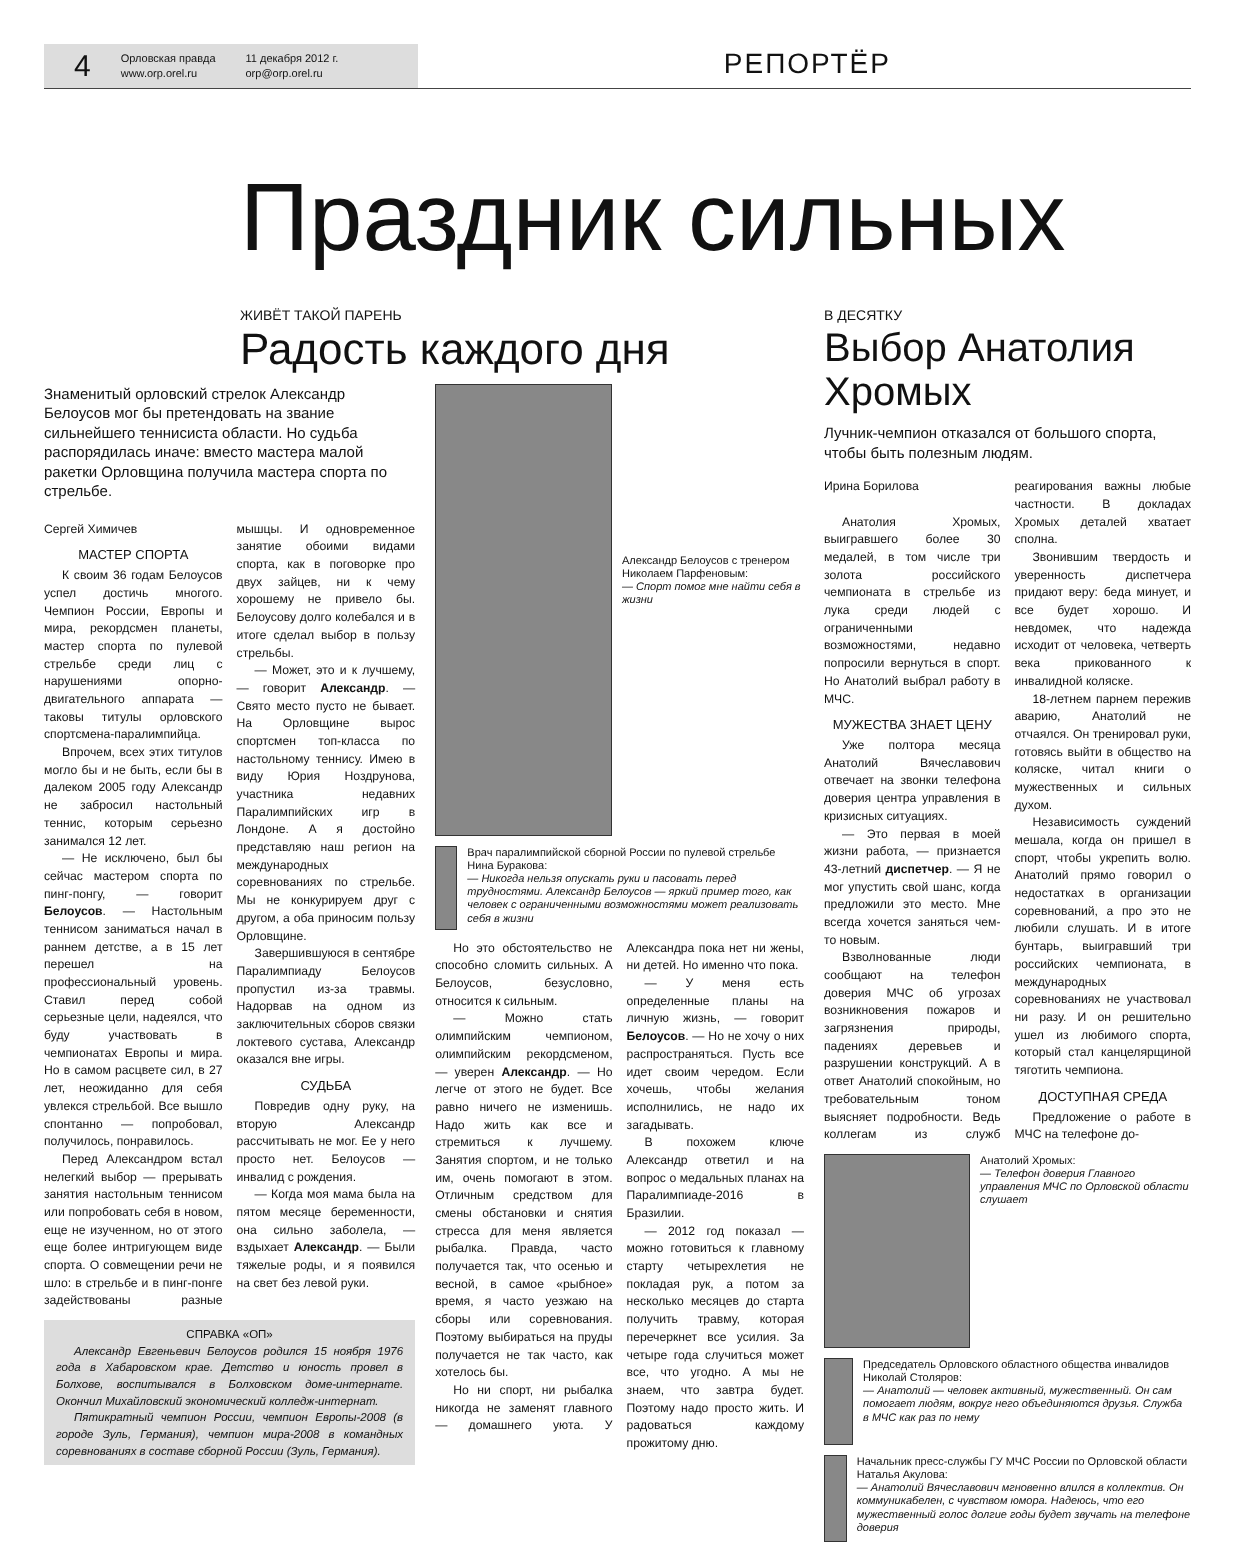4
Орловская правда
www.orp.orel.ru
11 декабря 2012 г.
orp@orp.orel.ru
РЕПОРТЁР
Праздник сильных
ЖИВЁТ ТАКОЙ ПАРЕНЬ
Радость каждого дня
Знаменитый орловский стрелок Александр Белоусов мог бы претендовать на звание сильнейшего теннисиста области. Но судьба распорядилась иначе: вместо мастера малой ракетки Орловщина получила мастера спорта по стрельбе.
Сергей Химичев
МАСТЕР СПОРТА
К своим 36 годам Белоусов успел достичь многого. Чемпион России, Европы и мира, рекордсмен планеты, мастер спорта по пулевой стрельбе среди лиц с нарушениями опорно-двигательного аппарата — таковы титулы орловского спортсмена-паралимпийца.
Впрочем, всех этих титулов могло бы и не быть, если бы в далеком 2005 году Александр не забросил настольный теннис, которым серьезно занимался 12 лет.
— Не исключено, был бы сейчас мастером спорта по пинг-понгу, — говорит Белоусов. — Настольным теннисом заниматься начал в раннем детстве, а в 15 лет перешел на профессиональный уровень. Ставил перед собой серьезные цели, надеялся, что буду участвовать в чемпионатах Европы и мира. Но в самом расцвете сил, в 27 лет, неожиданно для себя увлекся стрельбой. Все вышло спонтанно — попробовал, получилось, понравилось.
Перед Александром встал нелегкий выбор — прерывать занятия настольным теннисом или попробовать себя в новом, еще не изученном, но от этого еще более интригующем виде спорта. О совмещении речи не шло: в стрельбе и в пинг-понге задействованы разные мышцы. И одновременное занятие обоими видами спорта, как в поговорке про двух зайцев, ни к чему хорошему не привело бы. Белоусову долго колебался и в итоге сделал выбор в пользу стрельбы.
— Может, это и к лучшему, — говорит Александр. — Свято место пусто не бывает. На Орловщине вырос спортсмен топ-класса по настольному теннису. Имею в виду Юрия Ноздрунова, участника недавних Паралимпийских игр в Лондоне. А я достойно представляю наш регион на международных соревнованиях по стрельбе. Мы не конкурируем друг с другом, а оба приносим пользу Орловщине.
Завершившуюся в сентябре Паралимпиаду Белоусов пропустил из-за травмы. Надорвав на одном из заключительных сборов связки локтевого сустава, Александр оказался вне игры.
СУДЬБА
Повредив одну руку, на вторую Александр рассчитывать не мог. Ее у него просто нет. Белоусов — инвалид с рождения.
— Когда моя мама была на пятом месяце беременности, она сильно заболела, — вздыхает Александр. — Были тяжелые роды, и я появился на свет без левой руки.
СПРАВКА «ОП»
Александр Евгеньевич Белоусов родился 15 ноября 1976 года в Хабаровском крае. Детство и юность провел в Болхове, воспитывался в Болховском доме-интернате. Окончил Михайловский экономический колледж-интернат.
Пятикратный чемпион России, чемпион Европы-2008 (в городе Зуль, Германия), чемпион мира-2008 в командных соревнованиях в составе сборной России (Зуль, Германия).
Александр Белоусов с тренером Николаем Парфеновым:
— Спорт помог мне найти себя в жизни
Врач паралимпийской сборной России по пулевой стрельбе Нина Буракова:
— Никогда нельзя опускать руки и пасовать перед трудностями. Александр Белоусов — яркий пример того, как человек с ограниченными возможностями может реализовать себя в жизни
Но это обстоятельство не способно сломить сильных. А Белоусов, безусловно, относится к сильным.
— Можно стать олимпийским чемпионом, олимпийским рекордсменом, — уверен Александр. — Но легче от этого не будет. Все равно ничего не изменишь. Надо жить как все и стремиться к лучшему. Занятия спортом, и не только им, очень помогают в этом. Отличным средством для смены обстановки и снятия стресса для меня является рыбалка. Правда, часто получается так, что осенью и весной, в самое «рыбное» время, я часто уезжаю на сборы или соревнования. Поэтому выбираться на пруды получается не так часто, как хотелось бы.
Но ни спорт, ни рыбалка никогда не заменят главного — домашнего уюта. У Александра пока нет ни жены, ни детей. Но именно что пока.
— У меня есть определенные планы на личную жизнь, — говорит Белоусов. — Но не хочу о них распространяться. Пусть все идет своим чередом. Если хочешь, чтобы желания исполнились, не надо их загадывать.
В похожем ключе Александр ответил и на вопрос о медальных планах на Паралимпиаде-2016 в Бразилии.
— 2012 год показал — можно готовиться к главному старту четырехлетия не покладая рук, а потом за несколько месяцев до старта получить травму, которая перечеркнет все усилия. За четыре года случиться может все, что угодно. А мы не знаем, что завтра будет. Поэтому надо просто жить. И радоваться каждому прожитому дню.
В ДЕСЯТКУ
Выбор Анатолия Хромых
Лучник-чемпион отказался от большого спорта, чтобы быть полезным людям.
Ирина Борилова
Анатолия Хромых, выигравшего более 30 медалей, в том числе три золота российского чемпионата в стрельбе из лука среди людей с ограниченными возможностями, недавно попросили вернуться в спорт. Но Анатолий выбрал работу в МЧС.
МУЖЕСТВА ЗНАЕТ ЦЕНУ
Уже полтора месяца Анатолий Вячеславович отвечает на звонки телефона доверия центра управления в кризисных ситуациях.
— Это первая в моей жизни работа, — признается 43-летний диспетчер. — Я не мог упустить свой шанс, когда предложили это место. Мне всегда хочется заняться чем-то новым.
Взволнованные люди сообщают на телефон доверия МЧС об угрозах возникновения пожаров и загрязнения природы, падениях деревьев и разрушении конструкций. А в ответ Анатолий спокойным, но требовательным тоном выясняет подробности. Ведь коллегам из служб реагирования важны любые частности. В докладах Хромых деталей хватает сполна.
Звонившим твердость и уверенность диспетчера придают веру: беда минует, и все будет хорошо. И невдомек, что надежда исходит от человека, четверть века прикованного к инвалидной коляске.
18-летнем парнем пережив аварию, Анатолий не отчаялся. Он тренировал руки, готовясь выйти в общество на коляске, читал книги о мужественных и сильных духом.
Независимость суждений мешала, когда он пришел в спорт, чтобы укрепить волю. Анатолий прямо говорил о недостатках в организации соревнований, а про это не любили слушать. И в итоге бунтарь, выигравший три российских чемпионата, в международных соревнованиях не участвовал ни разу. И он решительно ушел из любимого спорта, который стал канцелярщиной тяготить чемпиона.
ДОСТУПНАЯ СРЕДА
Предложение о работе в МЧС на телефоне до-
Анатолий Хромых:
— Телефон доверия Главного управления МЧС по Орловской области слушает
Председатель Орловского областного общества инвалидов Николай Столяров:
— Анатолий — человек активный, мужественный. Он сам помогает людям, вокруг него объединяются друзья. Служба в МЧС как раз по нему
Начальник пресс-службы ГУ МЧС России по Орловской области Наталья Акулова:
— Анатолий Вячеславович мгновенно влился в коллектив. Он коммуникабелен, с чувством юмора. Надеюсь, что его мужественный голос долгие годы будет звучать на телефоне доверия